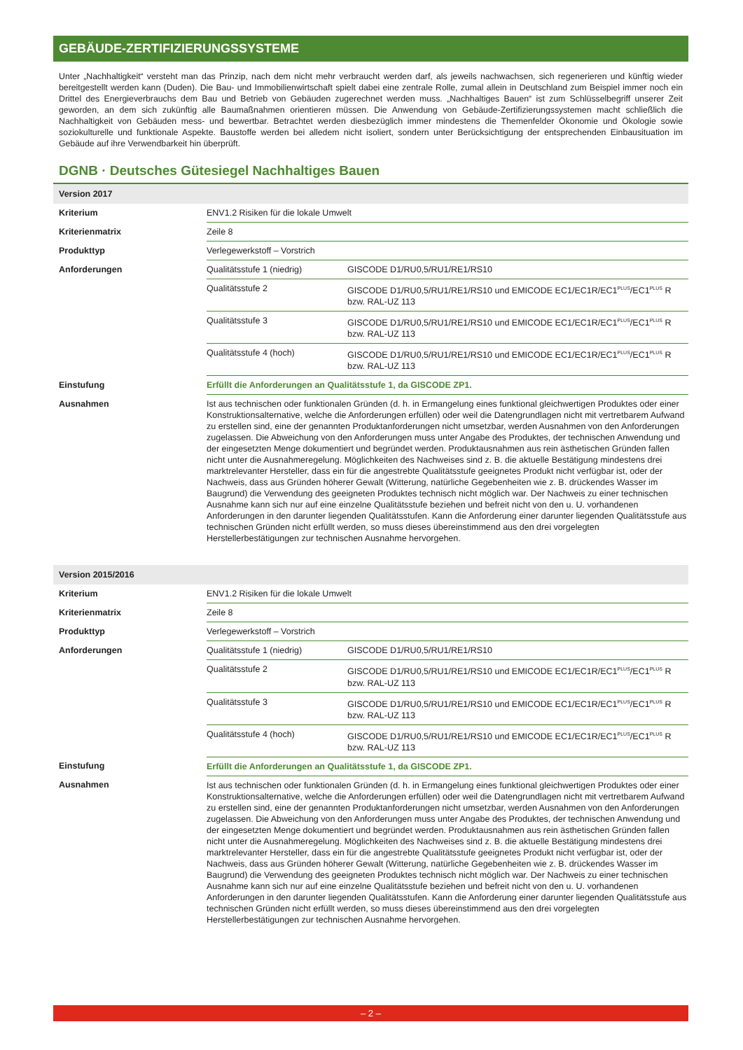GEBÄUDE-ZERTIFIZIERUNGSSYSTEME
Unter „Nachhaltigkeit“ versteht man das Prinzip, nach dem nicht mehr verbraucht werden darf, als jeweils nachwachsen, sich regenerieren und künftig wieder bereitgestellt werden kann (Duden). Die Bau- und Immobilienwirtschaft spielt dabei eine zentrale Rolle, zumal allein in Deutschland zum Beispiel immer noch ein Drittel des Energieverbrauchs dem Bau und Betrieb von Gebäuden zugerechnet werden muss. „Nachhaltiges Bauen“ ist zum Schlüsselbegriff unserer Zeit geworden, an dem sich zukünftig alle Baumaßnahmen orientieren müssen. Die Anwendung von Gebäude-Zertifizierungssystemen macht schließlich die Nachhaltigkeit von Gebäuden mess- und bewertbar. Betrachtet werden diesbezüglich immer mindestens die Themenfelder Ökonomie und Ökologie sowie soziokulturelle und funktionale Aspekte. Baustoffe werden bei alledem nicht isoliert, sondern unter Berücksichtigung der entsprechenden Einbausituation im Gebäude auf ihre Verwendbarkeit hin überprüft.
DGNB · Deutsches Gütesiegel Nachhaltiges Bauen
| Version 2017 | | |
| --- | --- | --- |
| Kriterium | ENV1.2 Risiken für die lokale Umwelt | |
| Kriterienmatrix | Zeile 8 | |
| Produkttyp | Verlegewerkstoff – Vorstrich | |
| Anforderungen | Qualitätsstufe 1 (niedrig) | GISCODE D1/RU0,5/RU1/RE1/RS10 |
| | Qualitätsstufe 2 | GISCODE D1/RU0,5/RU1/RE1/RS10 und EMICODE EC1/EC1R/EC1<sup>PLUS</sup>/EC1<sup>PLUS</sup> R bzw. RAL-UZ 113 |
| | Qualitätsstufe 3 | GISCODE D1/RU0,5/RU1/RE1/RS10 und EMICODE EC1/EC1R/EC1<sup>PLUS</sup>/EC1<sup>PLUS</sup> R bzw. RAL-UZ 113 |
| | Qualitätsstufe 4 (hoch) | GISCODE D1/RU0,5/RU1/RE1/RS10 und EMICODE EC1/EC1R/EC1<sup>PLUS</sup>/EC1<sup>PLUS</sup> R bzw. RAL-UZ 113 |
| Einstufung | Erfüllt die Anforderungen an Qualitätsstufe 1, da GISCODE ZP1. | |
| Ausnahmen | Ist aus technischen oder funktionalen Gründen (d. h. in Ermangelung eines funktional gleichwertigen Produktes oder einer Konstruktionsalternative, welche die Anforderungen erfüllen) oder weil die Datengrundlagen nicht mit vertretbarem Aufwand zu erstellen sind, eine der genannten Produktanforderungen nicht umsetzbar, werden Ausnahmen von den Anforderungen zugelassen. Die Abweichung von den Anforderungen muss unter Angabe des Produktes, der technischen Anwendung und der eingesetzten Menge dokumentiert und begründet werden. Produktausnahmen aus rein ästhetischen Gründen fallen nicht unter die Ausnahmeregelung. Möglichkeiten des Nachweises sind z. B. die aktuelle Bestätigung mindestens drei marktrelevanter Hersteller, dass ein für die angestrebte Qualitätsstufe geeignetes Produkt nicht verfügbar ist, oder der Nachweis, dass aus Gründen höherer Gewalt (Witterung, natürliche Gegebenheiten wie z. B. drückendes Wasser im Baugrund) die Verwendung des geeigneten Produktes technisch nicht möglich war. Der Nachweis zu einer technischen Ausnahme kann sich nur auf eine einzelne Qualitätsstufe beziehen und befreit nicht von den u. U. vorhandenen Anforderungen in den darunter liegenden Qualitätsstufen. Kann die Anforderung einer darunter liegenden Qualitätsstufe aus technischen Gründen nicht erfüllt werden, so muss dieses übereinstimmend aus den drei vorgelegten Herstellerbestätigungen zur technischen Ausnahme hervorgehen. | |
| Version 2015/2016 | | |
| Kriterium | ENV1.2 Risiken für die lokale Umwelt | |
| Kriterienmatrix | Zeile 8 | |
| Produkttyp | Verlegewerkstoff – Vorstrich | |
| Anforderungen | Qualitätsstufe 1 (niedrig) | GISCODE D1/RU0,5/RU1/RE1/RS10 |
| | Qualitätsstufe 2 | GISCODE D1/RU0,5/RU1/RE1/RS10 und EMICODE EC1/EC1R/EC1<sup>PLUS</sup>/EC1<sup>PLUS</sup> R bzw. RAL-UZ 113 |
| | Qualitätsstufe 3 | GISCODE D1/RU0,5/RU1/RE1/RS10 und EMICODE EC1/EC1R/EC1<sup>PLUS</sup>/EC1<sup>PLUS</sup> R bzw. RAL-UZ 113 |
| | Qualitätsstufe 4 (hoch) | GISCODE D1/RU0,5/RU1/RE1/RS10 und EMICODE EC1/EC1R/EC1<sup>PLUS</sup>/EC1<sup>PLUS</sup> R bzw. RAL-UZ 113 |
| Einstufung | Erfüllt die Anforderungen an Qualitätsstufe 1, da GISCODE ZP1. | |
| Ausnahmen | Ist aus technischen oder funktionalen Gründen (d. h. in Ermangelung eines funktional gleichwertigen Produktes oder einer Konstruktionsalternative, welche die Anforderungen erfüllen) oder weil die Datengrundlagen nicht mit vertretbarem Aufwand zu erstellen sind, eine der genannten Produktanforderungen nicht umsetzbar, werden Ausnahmen von den Anforderungen zugelassen. Die Abweichung von den Anforderungen muss unter Angabe des Produktes, der technischen Anwendung und der eingesetzten Menge dokumentiert und begründet werden. Produktausnahmen aus rein ästhetischen Gründen fallen nicht unter die Ausnahmeregelung. Möglichkeiten des Nachweises sind z. B. die aktuelle Bestätigung mindestens drei marktrelevanter Hersteller, dass ein für die angestrebte Qualitätsstufe geeignetes Produkt nicht verfügbar ist, oder der Nachweis, dass aus Gründen höherer Gewalt (Witterung, natürliche Gegebenheiten wie z. B. drückendes Wasser im Baugrund) die Verwendung des geeigneten Produktes technisch nicht möglich war. Der Nachweis zu einer technischen Ausnahme kann sich nur auf eine einzelne Qualitätsstufe beziehen und befreit nicht von den u. U. vorhandenen Anforderungen in den darunter liegenden Qualitätsstufen. Kann die Anforderung einer darunter liegenden Qualitätsstufe aus technischen Gründen nicht erfüllt werden, so muss dieses übereinstimmend aus den drei vorgelegten Herstellerbestätigungen zur technischen Ausnahme hervorgehen. | |
– 2 –